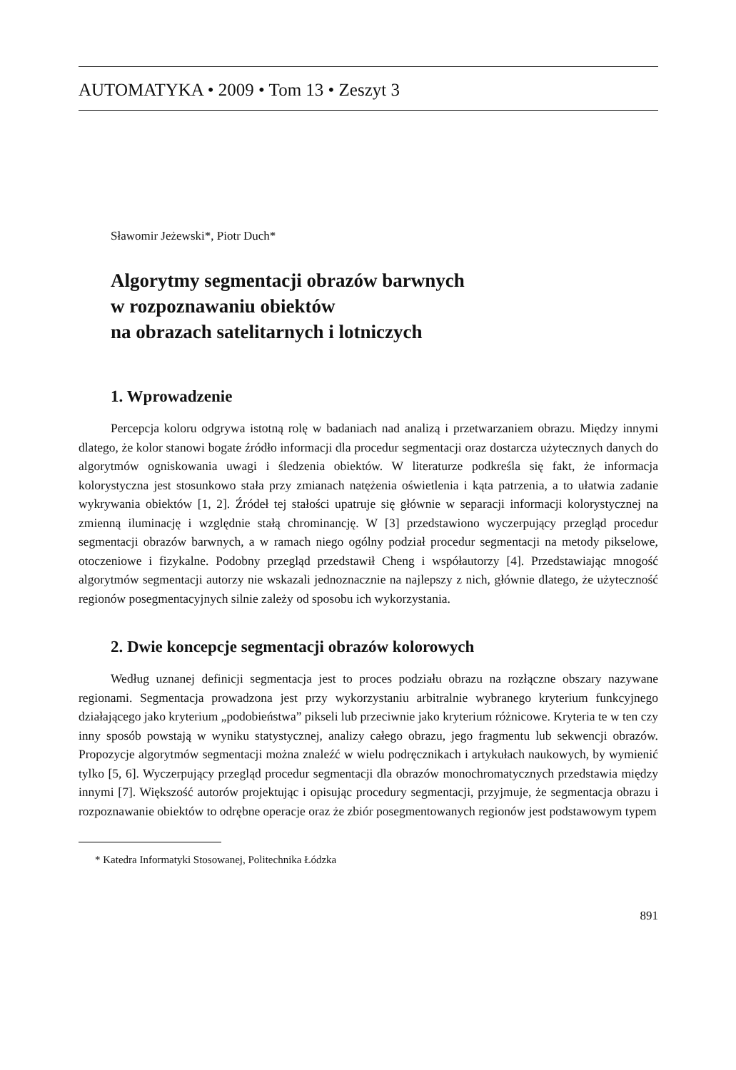AUTOMATYKA • 2009 • Tom 13 • Zeszyt 3
Sławomir Jeżewski*, Piotr Duch*
Algorytmy segmentacji obrazów barwnych
w rozpoznawaniu obiektów
na obrazach satelitarnych i lotniczych
1. Wprowadzenie
Percepcja koloru odgrywa istotną rolę w badaniach nad analizą i przetwarzaniem obrazu. Między innymi dlatego, że kolor stanowi bogate źródło informacji dla procedur segmentacji oraz dostarcza użytecznych danych do algorytmów ogniskowania uwagi i śledzenia obiektów. W literaturze podkreśla się fakt, że informacja kolorystyczna jest stosunkowo stała przy zmianach natężenia oświetlenia i kąta patrzenia, a to ułatwia zadanie wykrywania obiektów [1, 2]. Źródeł tej stałości upatruje się głównie w separacji informacji kolorystycznej na zmienną iluminację i względnie stałą chrominancję. W [3] przedstawiono wyczerpujący przegląd procedur segmentacji obrazów barwnych, a w ramach niego ogólny podział procedur segmentacji na metody pikselowe, otoczeniowe i fizykalne. Podobny przegląd przedstawił Cheng i współautorzy [4]. Przedstawiając mnogość algorytmów segmentacji autorzy nie wskazali jednoznacznie na najlepszy z nich, głównie dlatego, że użyteczność regionów posegmentacyjnych silnie zależy od sposobu ich wykorzystania.
2. Dwie koncepcje segmentacji obrazów kolorowych
Według uznanej definicji segmentacja jest to proces podziału obrazu na rozłączne obszary nazywane regionami. Segmentacja prowadzona jest przy wykorzystaniu arbitralnie wybranego kryterium funkcyjnego działającego jako kryterium „podobieństwa” pikseli lub przeciwnie jako kryterium różnicowe. Kryteria te w ten czy inny sposób powstają w wyniku statystycznej, analizy całego obrazu, jego fragmentu lub sekwencji obrazów. Propozycje algorytmów segmentacji można znaleźć w wielu podręcznikach i artykułach naukowych, by wymienić tylko [5, 6]. Wyczerpujący przegląd procedur segmentacji dla obrazów monochromatycznych przedstawia między innymi [7]. Większość autorów projektując i opisując procedury segmentacji, przyjmuje, że segmentacja obrazu i rozpoznawanie obiektów to odrębne operacje oraz że zbiór posegmentowanych regionów jest podstawowym typem
* Katedra Informatyki Stosowanej, Politechnika Łódzka
891